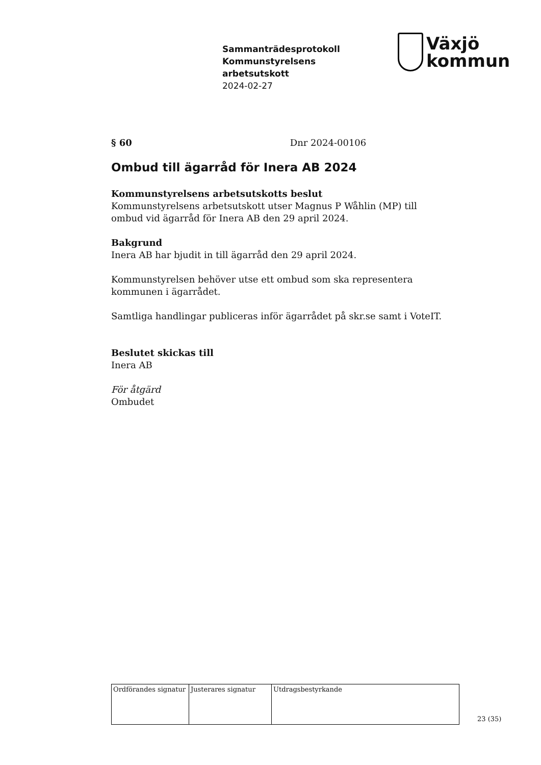Sammanträdesprotokoll
Kommunstyrelsens
arbetsutskott
2024-02-27
Växjö
kommun
§ 60 Dnr 2024-00106
Ombud till ägarråd för Inera AB 2024
Kommunstyrelsens arbetsutskotts beslut
Kommunstyrelsens arbetsutskott utser Magnus P Wåhlin (MP) till ombud vid ägarråd för Inera AB den 29 april 2024.
Bakgrund
Inera AB har bjudit in till ägarråd den 29 april 2024.
Kommunstyrelsen behöver utse ett ombud som ska representera kommunen i ägarrådet.
Samtliga handlingar publiceras inför ägarrådet på skr.se samt i VoteIT.
Beslutet skickas till
Inera AB
För åtgärd
Ombudet
| Ordförandes signatur | Justerares signatur | Utdragsbestyrkande |
23 (35)